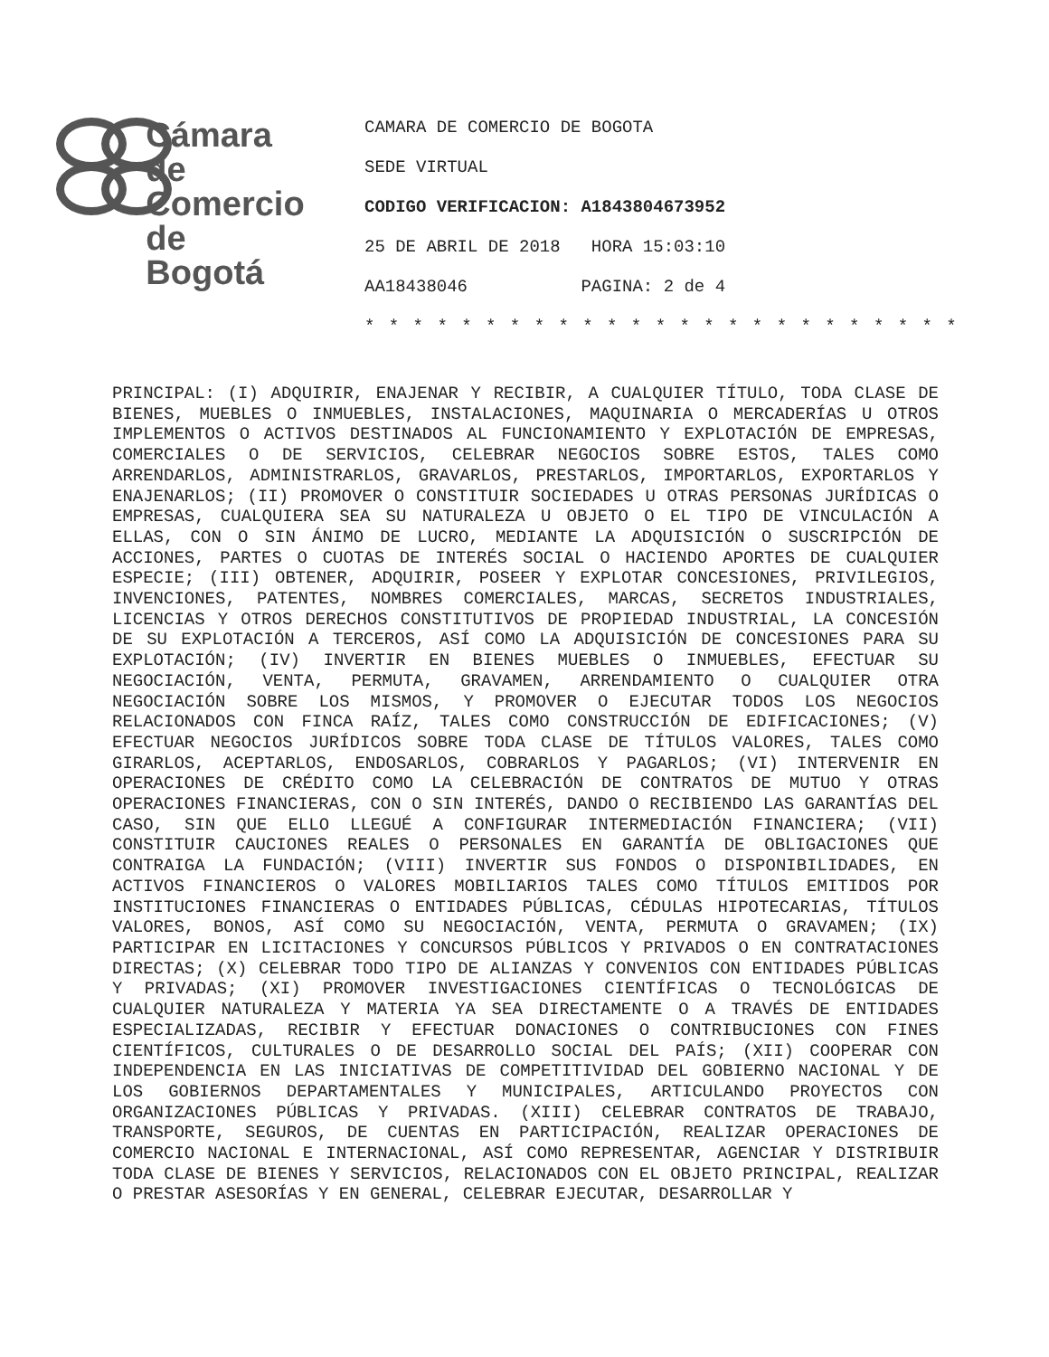Cámara
de Comercio
de Bogotá
CAMARA DE COMERCIO DE BOGOTA
SEDE VIRTUAL
CODIGO VERIFICACION: A1843804673952
25 DE ABRIL DE 2018 HORA 15:03:10
AA18438046 PAGINA: 2 de 4
* * * * * * * * * * * * * * * * * * * * * * * * *
PRINCIPAL: (I) ADQUIRIR, ENAJENAR Y RECIBIR, A CUALQUIER TÍTULO, TODA CLASE DE BIENES, MUEBLES O INMUEBLES, INSTALACIONES, MAQUINARIA O MERCADERÍAS U OTROS IMPLEMENTOS O ACTIVOS DESTINADOS AL FUNCIONAMIENTO Y EXPLOTACIÓN DE EMPRESAS, COMERCIALES O DE SERVICIOS, CELEBRAR NEGOCIOS SOBRE ESTOS, TALES COMO ARRENDARLOS, ADMINISTRARLOS, GRAVARLOS, PRESTARLOS, IMPORTARLOS, EXPORTARLOS Y ENAJENARLOS; (II) PROMOVER O CONSTITUIR SOCIEDADES U OTRAS PERSONAS JURÍDICAS O EMPRESAS, CUALQUIERA SEA SU NATURALEZA U OBJETO O EL TIPO DE VINCULACIÓN A ELLAS, CON O SIN ÁNIMO DE LUCRO, MEDIANTE LA ADQUISICIÓN O SUSCRIPCIÓN DE ACCIONES, PARTES O CUOTAS DE INTERÉS SOCIAL O HACIENDO APORTES DE CUALQUIER ESPECIE; (III) OBTENER, ADQUIRIR, POSEER Y EXPLOTAR CONCESIONES, PRIVILEGIOS, INVENCIONES, PATENTES, NOMBRES COMERCIALES, MARCAS, SECRETOS INDUSTRIALES, LICENCIAS Y OTROS DERECHOS CONSTITUTIVOS DE PROPIEDAD INDUSTRIAL, LA CONCESIÓN DE SU EXPLOTACIÓN A TERCEROS, ASÍ COMO LA ADQUISICIÓN DE CONCESIONES PARA SU EXPLOTACIÓN; (IV) INVERTIR EN BIENES MUEBLES O INMUEBLES, EFECTUAR SU NEGOCIACIÓN, VENTA, PERMUTA, GRAVAMEN, ARRENDAMIENTO O CUALQUIER OTRA NEGOCIACIÓN SOBRE LOS MISMOS, Y PROMOVER O EJECUTAR TODOS LOS NEGOCIOS RELACIONADOS CON FINCA RAÍZ, TALES COMO CONSTRUCCIÓN DE EDIFICACIONES; (V) EFECTUAR NEGOCIOS JURÍDICOS SOBRE TODA CLASE DE TÍTULOS VALORES, TALES COMO GIRARLOS, ACEPTARLOS, ENDOSARLOS, COBRARLOS Y PAGARLOS; (VI) INTERVENIR EN OPERACIONES DE CRÉDITO COMO LA CELEBRACIÓN DE CONTRATOS DE MUTUO Y OTRAS OPERACIONES FINANCIERAS, CON O SIN INTERÉS, DANDO O RECIBIENDO LAS GARANTÍAS DEL CASO, SIN QUE ELLO LLEGUÉ A CONFIGURAR INTERMEDIACIÓN FINANCIERA; (VII) CONSTITUIR CAUCIONES REALES O PERSONALES EN GARANTÍA DE OBLIGACIONES QUE CONTRAIGA LA FUNDACIÓN; (VIII) INVERTIR SUS FONDOS O DISPONIBILIDADES, EN ACTIVOS FINANCIEROS O VALORES MOBILIARIOS TALES COMO TÍTULOS EMITIDOS POR INSTITUCIONES FINANCIERAS O ENTIDADES PÚBLICAS, CÉDULAS HIPOTECARIAS, TÍTULOS VALORES, BONOS, ASÍ COMO SU NEGOCIACIÓN, VENTA, PERMUTA O GRAVAMEN; (IX) PARTICIPAR EN LICITACIONES Y CONCURSOS PÚBLICOS Y PRIVADOS O EN CONTRATACIONES DIRECTAS; (X) CELEBRAR TODO TIPO DE ALIANZAS Y CONVENIOS CON ENTIDADES PÚBLICAS Y PRIVADAS; (XI) PROMOVER INVESTIGACIONES CIENTÍFICAS O TECNOLÓGICAS DE CUALQUIER NATURALEZA Y MATERIA YA SEA DIRECTAMENTE O A TRAVÉS DE ENTIDADES ESPECIALIZADAS, RECIBIR Y EFECTUAR DONACIONES O CONTRIBUCIONES CON FINES CIENTÍFICOS, CULTURALES O DE DESARROLLO SOCIAL DEL PAÍS; (XII) COOPERAR CON INDEPENDENCIA EN LAS INICIATIVAS DE COMPETITIVIDAD DEL GOBIERNO NACIONAL Y DE LOS GOBIERNOS DEPARTAMENTALES Y MUNICIPALES, ARTICULANDO PROYECTOS CON ORGANIZACIONES PÚBLICAS Y PRIVADAS. (XIII) CELEBRAR CONTRATOS DE TRABAJO, TRANSPORTE, SEGUROS, DE CUENTAS EN PARTICIPACIÓN, REALIZAR OPERACIONES DE COMERCIO NACIONAL E INTERNACIONAL, ASÍ COMO REPRESENTAR, AGENCIAR Y DISTRIBUIR TODA CLASE DE BIENES Y SERVICIOS, RELACIONADOS CON EL OBJETO PRINCIPAL, REALIZAR O PRESTAR ASESORÍAS Y EN GENERAL, CELEBRAR EJECUTAR, DESARROLLAR Y